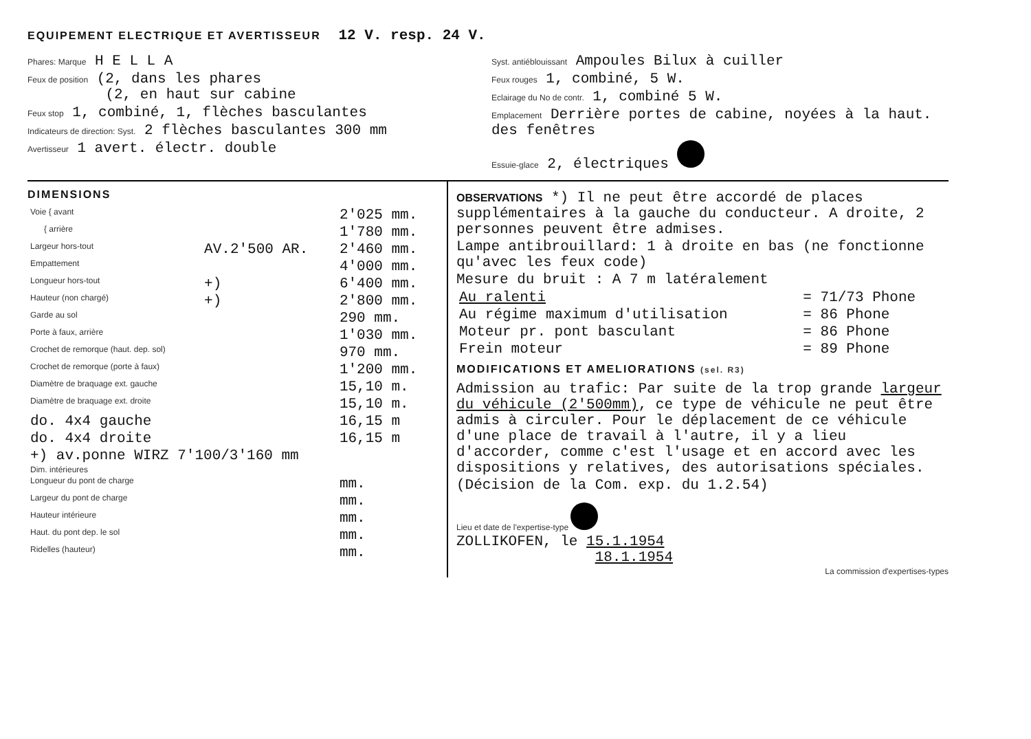EQUIPEMENT ELECTRIQUE ET AVERTISSEUR 12 V. resp. 24 V.
Phares: Marque H E L L A
Feux de position (2, dans les phares
(2, en haut sur cabine
Feux stop 1, combiné, 1, flèches basculantes
Indicateurs de direction: Syst. 2 flèches basculantes 300 mm
Avertisseur 1 avert. électr. double
Syst. antiéblouissant Ampoules Bilux à cuiller
Feux rouges 1, combiné, 5 W.
Eclairage du No de contr. 1, combiné 5 W.
Emplacement Derrière portes de cabine, noyées à la haut. des fenêtres
Essuie-glace 2, électriques
DIMENSIONS
| Voie { avant | | 2'025 mm. |
| { arrière | | 1'780 mm. |
| Largeur hors-tout | AV.2'500 AR. | 2'460 mm. |
| Empattement | | 4'000 mm. |
| Longueur hors-tout | +) | 6'400 mm. |
| Hauteur (non chargé) | +) | 2'800 mm. |
| Garde au sol | | 290 mm. |
| Porte à faux, arrière | | 1'030 mm. |
| Crochet de remorque (haut. dep. sol) | | 970 mm. |
| Crochet de remorque (porte à faux) | | 1'200 mm. |
| Diamètre de braquage ext. gauche | | 15,10 m. |
| Diamètre de braquage ext. droite | | 15,10 m. |
| do. 4x4 gauche | | 16,15 m |
| do. 4x4 droite | | 16,15 m |
| +) av.ponne WIRZ 7'100/3'160 mm | | |
| Dim. intérieures | | |
| Longueur du pont de charge | | mm. |
| Largeur du pont de charge | | mm. |
| Hauteur intérieure | | mm. |
| Haut. du pont dep. le sol | | mm. |
| Ridelles (hauteur) | | mm. |
OBSERVATIONS *) Il ne peut être accordé de places supplémentaires à la gauche du conducteur. A droite, 2 personnes peuvent être admises.
Lampe antibrouillard: 1 à droite en bas (ne fonctionne qu'avec les feux code)
Mesure du bruit : A 7 m latéralement
| Au ralenti | = 71/73 Phone |
| Au régime maximum d'utilisation | = 86 Phone |
| Moteur pr. pont basculant | = 86 Phone |
| Frein moteur | = 89 Phone |
MODIFICATIONS ET AMELIORATIONS (sel. R3)
Admission au trafic: Par suite de la trop grande largeur du véhicule (2'500mm), ce type de véhicule ne peut être admis à circuler. Pour le déplacement de ce véhicule d'une place de travail à l'autre, il y a lieu d'accorder, comme c'est l'usage et en accord avec les dispositions y relatives, des autorisations spéciales.
(Décision de la Com. exp. du 1.2.54)
Lieu et date de l'expertise-type
ZOLLIKOFEN, le 15.1.1954
18.1.1954
La commission d'expertises-types